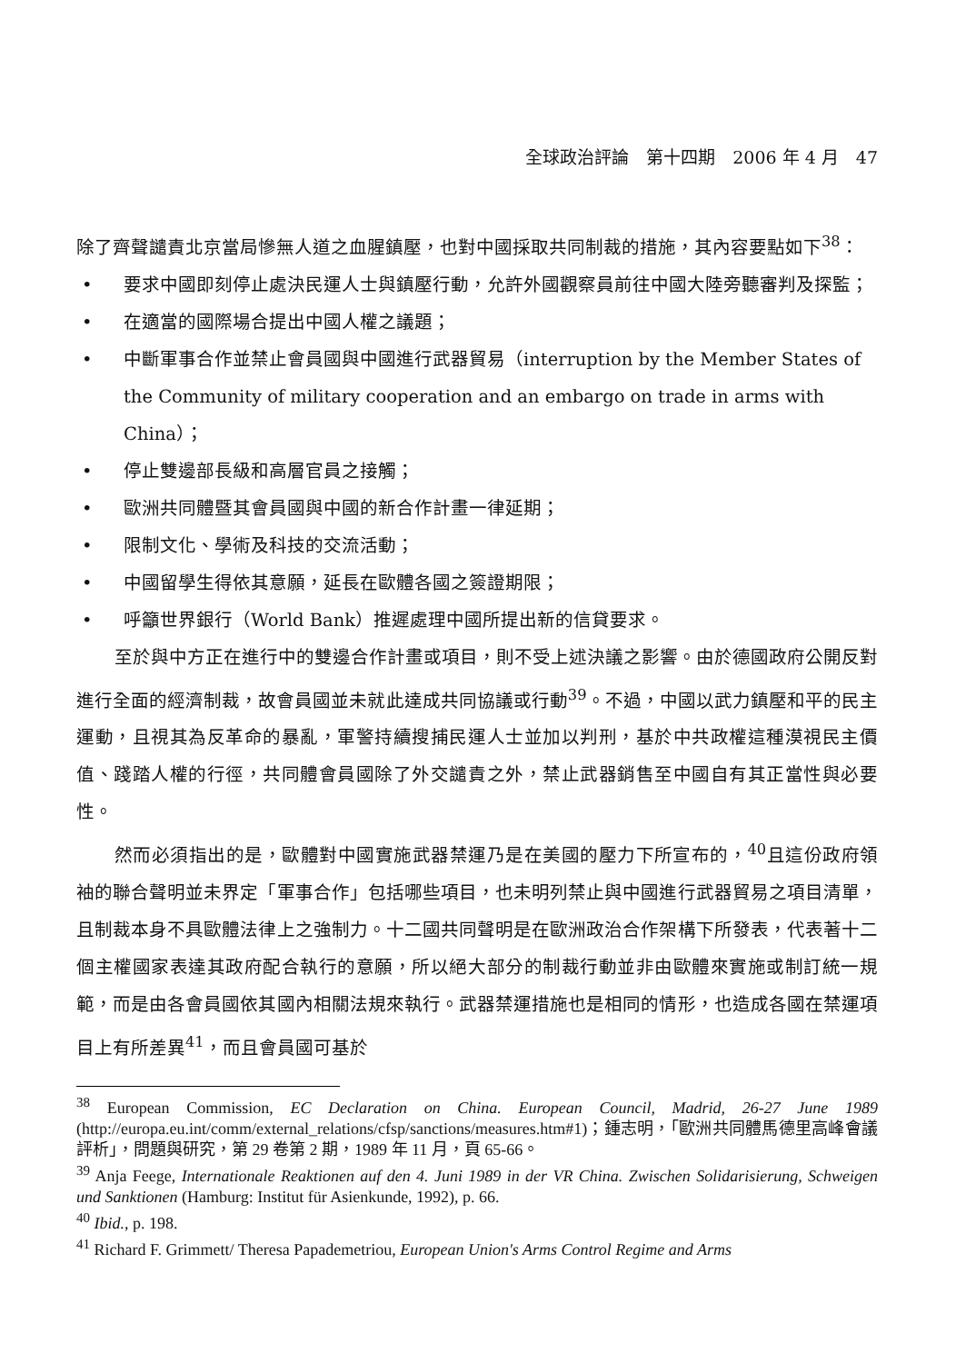全球政治評論　第十四期　2006 年 4 月　47
除了齊聲譴責北京當局慘無人道之血腥鎮壓，也對中國採取共同制裁的措施，其內容要點如下<sup>38</sup>：
• 要求中國即刻停止處決民運人士與鎮壓行動，允許外國觀察員前往中國大陸旁聽審判及探監；
• 在適當的國際場合提出中國人權之議題；
• 中斷軍事合作並禁止會員國與中國進行武器貿易（interruption by the Member States of the Community of military cooperation and an embargo on trade in arms with China）；
• 停止雙邊部長級和高層官員之接觸；
• 歐洲共同體暨其會員國與中國的新合作計畫一律延期；
• 限制文化、學術及科技的交流活動；
• 中國留學生得依其意願，延長在歐體各國之簽證期限；
• 呼籲世界銀行（World Bank）推遲處理中國所提出新的信貸要求。
至於與中方正在進行中的雙邊合作計畫或項目，則不受上述決議之影響。由於德國政府公開反對進行全面的經濟制裁，故會員國並未就此達成共同協議或行動<sup>39</sup>。不過，中國以武力鎮壓和平的民主運動，且視其為反革命的暴亂，軍警持續搜捕民運人士並加以判刑，基於中共政權這種漠視民主價值、踐踏人權的行徑，共同體會員國除了外交譴責之外，禁止武器銷售至中國自有其正當性與必要性。
然而必須指出的是，歐體對中國實施武器禁運乃是在美國的壓力下所宣布的，<sup>40</sup>且這份政府領袖的聯合聲明並未界定「軍事合作」包括哪些項目，也未明列禁止與中國進行武器貿易之項目清單，且制裁本身不具歐體法律上之強制力。十二國共同聲明是在歐洲政治合作架構下所發表，代表著十二個主權國家表達其政府配合執行的意願，所以絕大部分的制裁行動並非由歐體來實施或制訂統一規範，而是由各會員國依其國內相關法規來執行。武器禁運措施也是相同的情形，也造成各國在禁運項目上有所差異<sup>41</sup>，而且會員國可基於
<sup>38</sup> European Commission, EC Declaration on China. European Council, Madrid, 26-27 June 1989 (http://europa.eu.int/comm/external_relations/cfsp/sanctions/measures.htm#1)；鍾志明，「歐洲共同體馬德里高峰會議評析」，問題與研究，第 29 卷第 2 期，1989 年 11 月，頁 65-66。
<sup>39</sup> Anja Feege, Internationale Reaktionen auf den 4. Juni 1989 in der VR China. Zwischen Solidarisierung, Schweigen und Sanktionen (Hamburg: Institut für Asienkunde, 1992), p. 66.
<sup>40</sup> Ibid., p. 198.
<sup>41</sup> Richard F. Grimmett/ Theresa Papademetriou, European Union's Arms Control Regime and Arms